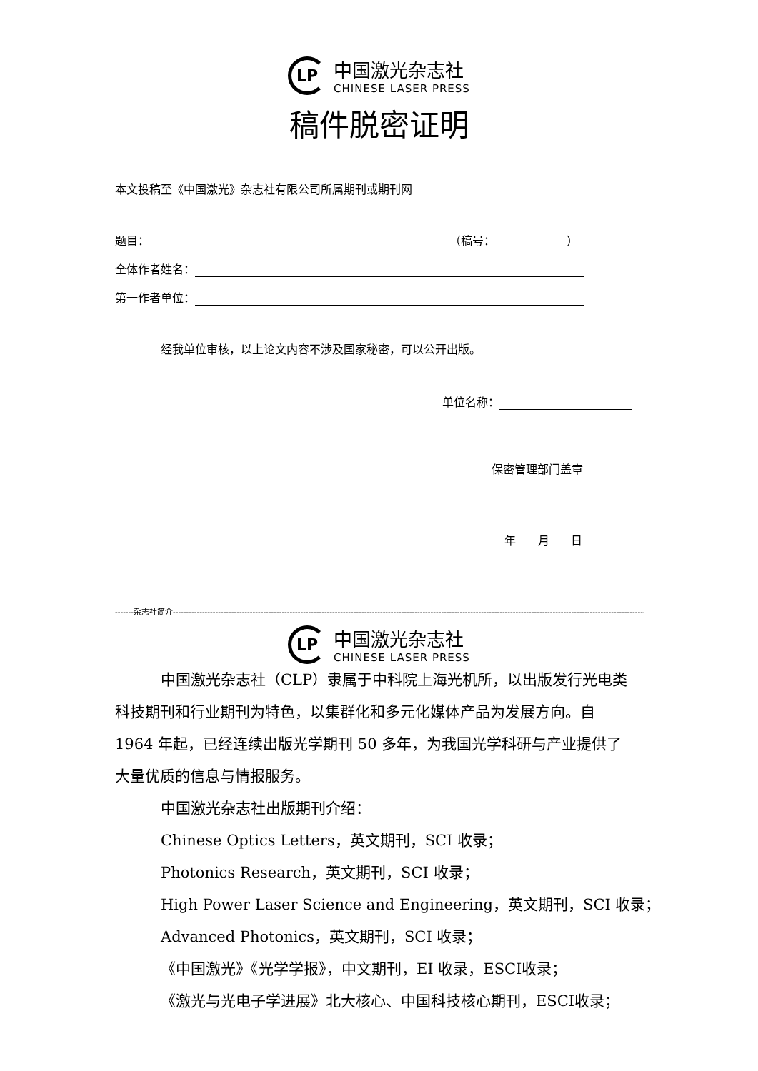LP
中国激光杂志社
CHINESE LASER PRESS
稿件脱密证明
本文投稿至《中国激光》杂志社有限公司所属期刊或期刊网
题目： （稿号： ）
全体作者姓名：
第一作者单位：
经我单位审核，以上论文内容不涉及国家秘密，可以公开出版。
单位名称：
保密管理部门盖章
年 月 日
-------杂志社简介----------------------------------------------------------------------------------------------------------------------------------------------------------------------------------------------
LP
中国激光杂志社
CHINESE LASER PRESS
中国激光杂志社（CLP）隶属于中科院上海光机所，以出版发行光电类科技期刊和行业期刊为特色，以集群化和多元化媒体产品为发展方向。自 1964 年起，已经连续出版光学期刊 50 多年，为我国光学科研与产业提供了大量优质的信息与情报服务。
中国激光杂志社出版期刊介绍：
Chinese Optics Letters，英文期刊，SCI 收录；
Photonics Research，英文期刊，SCI 收录；
High Power Laser Science and Engineering，英文期刊，SCI 收录；
Advanced Photonics，英文期刊，SCI 收录；
《中国激光》《光学学报》，中文期刊，EI 收录，ESCI收录；
《激光与光电子学进展》北大核心、中国科技核心期刊，ESCI收录；